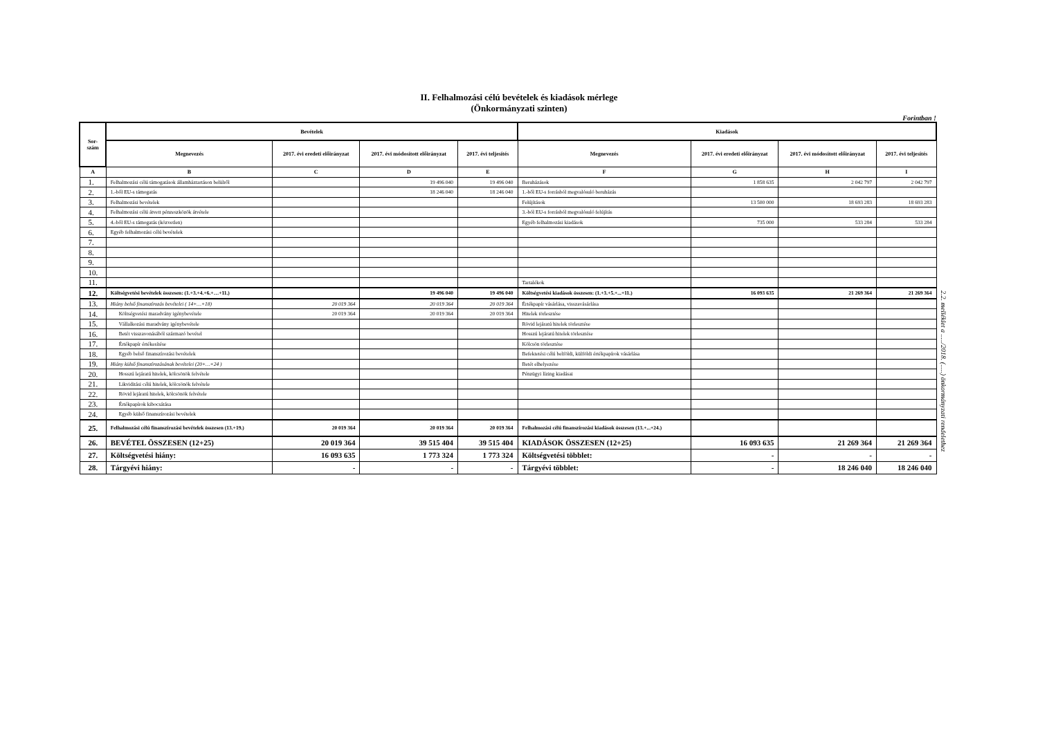II. Felhalmozási célú bevételek és kiadások mérlege
(Önkormányzati szinten)
Forintban !
| Sor- szám | Bevételek | | | | Kiadások | | | |
| --- | --- | --- | --- | --- | --- | --- | --- | --- |
| | Megnevezés | 2017. évi eredeti előirányzat | 2017. évi módosított előirányzat | 2017. évi teljesítés | Megnevezés | 2017. évi eredeti előirányzat | 2017. évi módosított előirányzat | 2017. évi teljesítés |
| A | B | C | D | E | F | G | H | I |
| 1. | Felhalmozási célú támogatások államháztartáson belülről | | 19 496 040 | 19 496 040 | Beruházások | 1 858 635 | 2 042 797 | 2 042 797 |
| 2. | 1.-ből EU-s támogatás | | 18 246 040 | 18 246 040 | 1.-ből EU-s forrásból megvalósuló beruházás | | | |
| 3. | Felhalmozási bevételek | | | | Felújítások | 13 500 000 | 18 693 283 | 18 693 283 |
| 4. | Felhalmozási célú átvett pénzeszközök átvétele | | | | 3.-ból EU-s forrásból megvalósuló felújítás | | | |
| 5. | 4.-ből EU-s támogatás (közvetlen) | | | | Egyéb felhalmozási kiadások | 735 000 | 533 284 | 533 284 |
| 6. | Egyéb felhalmozási célú bevételek | | | | | | | |
| 7. | | | | | | | | |
| 8. | | | | | | | | |
| 9. | | | | | | | | |
| 10. | | | | | | | | |
| 11. | | | | | Tartalékok | | | |
| 12. | Költségvetési bevételek összesen: (1.+3.+4.+6.+…+11.) | | 19 496 040 | 19 496 040 | Költségvetési kiadások összesen: (1.+3.+5.+...+11.) | 16 093 635 | 21 269 364 | 21 269 364 |
| 13. | Hiány belső finanszírozás bevételei ( 14+…+18) | 20 019 364 | 20 019 364 | 20 019 364 | Értékpapír vásárlása, visszavásárlása | | | |
| 14. | Költségvetési maradvány igénybevétele | 20 019 364 | 20 019 364 | 20 019 364 | Hitelek törlesztése | | | |
| 15. | Vállalkozási maradvány igénybevétele | | | | Rövid lejáratú hitelek törlesztése | | | |
| 16. | Betét visszavonásából származó bevétel | | | | Hosszú lejáratú hitelek törlesztése | | | |
| 17. | Értékpapír értékesítése | | | | Kölcsön törlesztése | | | |
| 18. | Egyéb belső finanszírozási bevételek | | | | Befektetési célú belföldi, külföldi értékpapírok vásárlása | | | |
| 19. | Hiány külső finanszírozásának bevételei (20+…+24 ) | | | | Betét elhelyezése | | | |
| 20. | Hosszú lejáratú hitelek, kölcsönök felvétele | | | | Pénzügyi lízing kiadásai | | | |
| 21. | Likviditási célú hitelek, kölcsönök felvétele | | | | | | | |
| 22. | Rövid lejáratú hitelek, kölcsönök felvétele | | | | | | | |
| 23. | Értékpapírok kibocsátása | | | | | | | |
| 24. | Egyéb külső finanszírozási bevételek | | | | | | | |
| 25. | Felhalmozási célú finanszírozási bevételek összesen (13.+19.) | 20 019 364 | 20 019 364 | 20 019 364 | Felhalmozási célú finanszírozási kiadások összesen (13.+...+24.) | | | |
| 26. | BEVÉTEL ÖSSZESEN (12+25) | 20 019 364 | 39 515 404 | 39 515 404 | KIADÁSOK ÖSSZESEN (12+25) | 16 093 635 | 21 269 364 | 21 269 364 |
| 27. | Költségvetési hiány: | 16 093 635 | 1 773 324 | 1 773 324 | Költségvetési többlet: | - | - | - |
| 28. | Tárgyévi hiány: | - | - | - | Tárgyévi többlet: | - | 18 246 040 | 18 246 040 |
2.2. melléklet a ...../2018. (.....) önkormányzati rendelethez